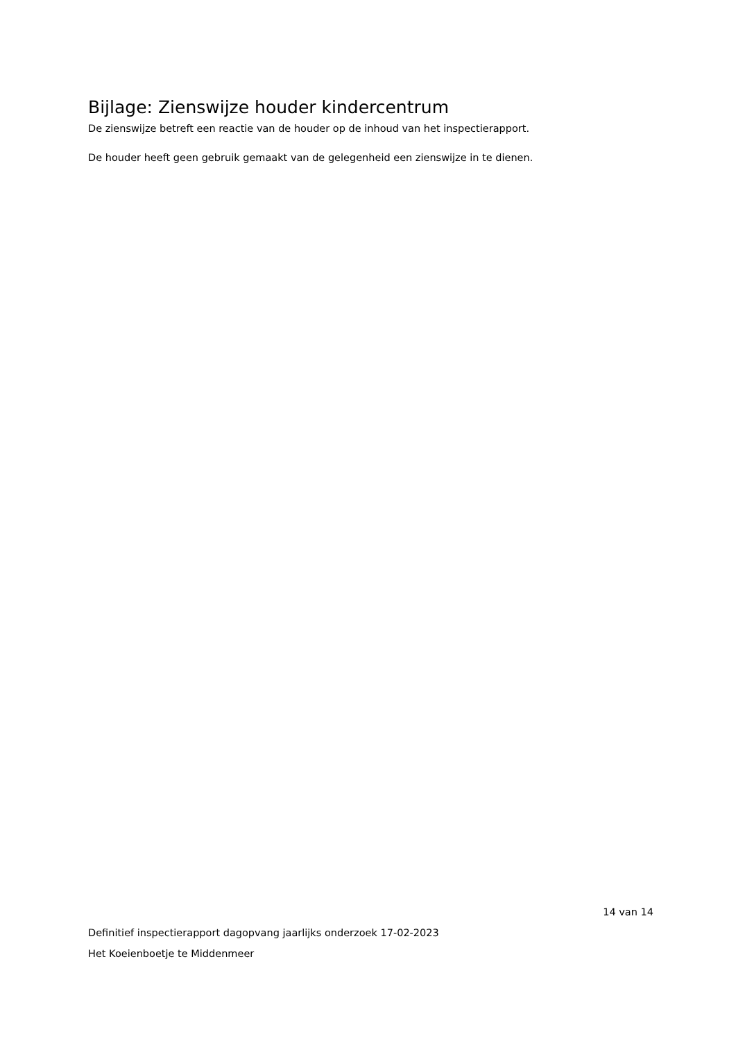Bijlage: Zienswijze houder kindercentrum
De zienswijze betreft een reactie van de houder op de inhoud van het inspectierapport.
De houder heeft geen gebruik gemaakt van de gelegenheid een zienswijze in te dienen.
14 van 14
Definitief inspectierapport dagopvang jaarlijks onderzoek 17-02-2023
Het Koeienboetje te Middenmeer